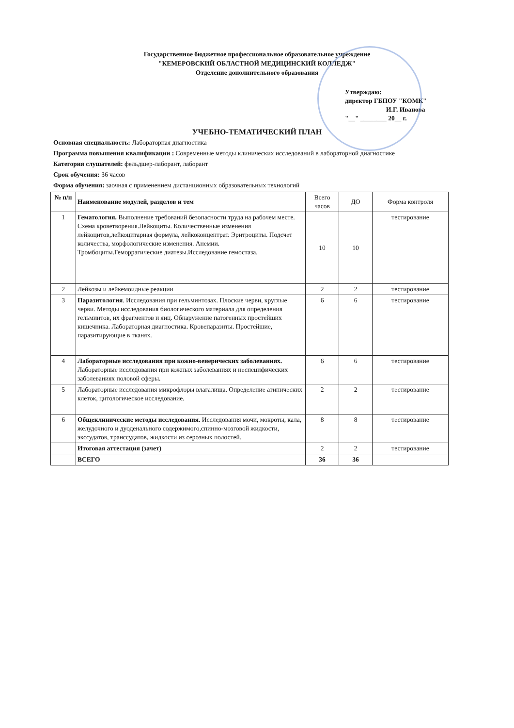Государственное бюджетное профессиональное образовательное учреждение
"КЕМЕРОВСКИЙ ОБЛАСТНОЙ МЕДИЦИНСКИЙ КОЛЛЕДЖ"
Отделение дополнительного образования
Утверждаю:
директор ГБПОУ "КОМК"
И.Г. Иванова
"__" ________ 20__ г.
УЧЕБНО-ТЕМАТИЧЕСКИЙ ПЛАН
Основная специальность: Лабораторная диагностика
Программа повышения квалификации : Современные методы клинических исследований в лабораторной диагностике
Категория слушателей: фельдшер-лаборант, лаборант
Срок обучения: 36 часов
Форма обучения: заочная с применением дистанционных образовательных технологий
| № п/п | Наименование модулей, разделов и тем | Всего часов | ДО | Форма контроля |
| --- | --- | --- | --- | --- |
| 1 | Гематология. Выполнение требований безопасности труда на рабочем месте. Схема кроветворения.Лейкоциты. Количественные изменения лейкоцитов,лейкоцитарная формула, лейкоконцентрат. Эритроциты. Подсчет количества, морфологические изменения. Анемии. Тромбоциты.Геморрагические диатезы.Исследование гемостаза. | 10 | 10 | тестирование |
| 2 | Лейкозы и лейкемоидные реакции | 2 | 2 | тестирование |
| 3 | Паразитология . Исследования при гельминтозах. Плоские черви, круглые черви. Методы исследования биологического материала для определения гельминтов, их фрагментов и яиц. Обнаружение патогенных простейших кишечника. Лабораторная диагностика. Кровепаразиты. Простейшие, паразитирующие в тканях. | 6 | 6 | тестирование |
| 4 | Лабораторные исследования при кожно-венерических заболеваниях. Лабораторные исследования при кожных заболеваниях и неспецифических заболеваниях половой сферы. | 6 | 6 | тестирование |
| 5 | Лабораторные исследования микрофлоры влагалища. Определение атипических клеток, цитологическое исследование. | 2 | 2 | тестирование |
| 6 | Общеклинические методы исследования. Исследования мочи, мокроты, кала, желудочного и дуоденального содержимого,спинно-мозговой жидкости, экссудатов, транссудатов, жидкости из серозных полостей. | 8 | 8 | тестирование |
| | Итоговая аттестация (зачет) | 2 | 2 | тестирование |
| | ВСЕГО | 36 | 36 | |